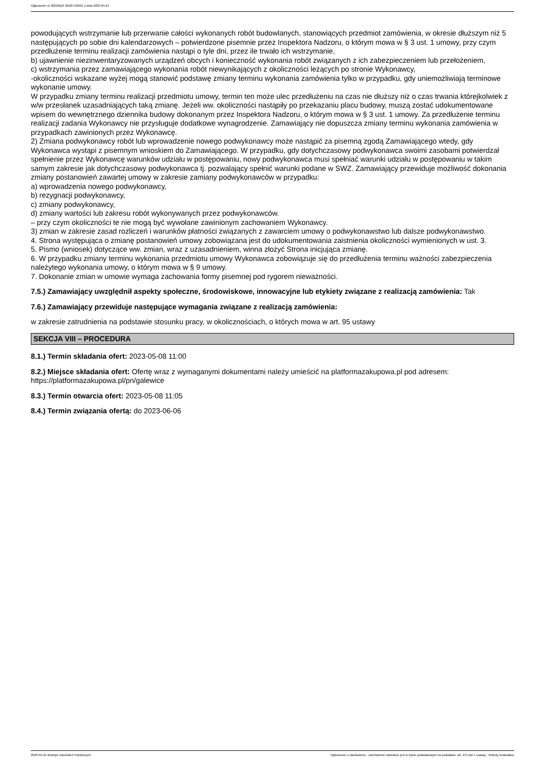Ogłoszenie nr 2023/BZP 00187422/01 z dnia 2023-04-21
powodujących wstrzymanie lub przerwanie całości wykonanych robót budowlanych, stanowiących przedmiot zamówienia, w okresie dłuższym niż 5 następujących po sobie dni kalendarzowych – potwierdzone pisemnie przez Inspektora Nadzoru, o którym mowa w § 3 ust. 1 umowy, przy czym przedłużenie terminu realizacji zamówienia nastąpi o tyle dni, przez ile trwało ich wstrzymanie,
b) ujawnienie niezinwentaryzowanych urządzeń obcych i konieczność wykonania robót związanych z ich zabezpieczeniem lub przełożeniem,
c) wstrzymania przez zamawiającego wykonania robót niewynikających z okoliczności leżących po stronie Wykonawcy,
-okoliczności wskazane wyżej mogą stanowić podstawę zmiany terminu wykonania zamówienia tylko w przypadku, gdy uniemożliwiają terminowe wykonanie umowy.
W przypadku zmiany terminu realizacji przedmiotu umowy, termin ten może ulec przedłużeniu na czas nie dłuższy niż o czas trwania którejkolwiek z w/w przesłanek uzasadniających taką zmianę. Jeżeli ww. okoliczności nastąpiły po przekazaniu placu budowy, muszą zostać udokumentowane wpisem do wewnętrznego dziennika budowy dokonanym przez Inspektora Nadzoru, o którym mowa w § 3 ust. 1 umowy. Za przedłużenie terminu realizacji zadania Wykonawcy nie przysługuje dodatkowe wynagrodzenie. Zamawiający nie dopuszcza zmiany terminu wykonania zamówienia w przypadkach zawinionych przez Wykonawcę.
2) Zmiana podwykonawcy robót lub wprowadzenie nowego podwykonawcy może nastąpić za pisemną zgodą Zamawiającego wtedy, gdy Wykonawca wystąpi z pisemnym wnioskiem do Zamawiającego. W przypadku, gdy dotychczasowy podwykonawca swoimi zasobami potwierdzał spełnienie przez Wykonawcę warunków udziału w postępowaniu, nowy podwykonawca musi spełniać warunki udziału w postępowaniu w takim samym zakresie jak dotychczasowy podwykonawca tj. pozwalający spełnić warunki podane w SWZ. Zamawiający przewiduje możliwość dokonania zmiany postanowień zawartej umowy w zakresie zamiany podwykonawców w przypadku:
a) wprowadzenia nowego podwykonawcy,
b) rezygnacji podwykonawcy,
c) zmiany podwykonawcy,
d) zmiany wartości lub zakresu robót wykonywanych przez podwykonawców.
– przy czym okoliczności te nie mogą być wywołane zawinionym zachowaniem Wykonawcy.
3) zmian w zakresie zasad rozliczeń i warunków płatności związanych z zawarciem umowy o podwykonawstwo lub dalsze podwykonawstwo.
4. Strona występująca o zmianę postanowień umowy zobowiązana jest do udokumentowania zaistnienia okoliczności wymienionych w ust. 3.
5. Pismo (wniosek) dotyczące ww. zmian, wraz z uzasadnieniem, winna złożyć Strona inicjująca zmianę.
6. W przypadku zmiany terminu wykonania przedmiotu umowy Wykonawca zobowiązuje się do przedłużenia terminu ważności zabezpieczenia należytego wykonania umowy, o którym mowa w § 9 umowy.
7. Dokonanie zmian w umowie wymaga zachowania formy pisemnej pod rygorem nieważności.
7.5.) Zamawiający uwzględnił aspekty społeczne, środowiskowe, innowacyjne lub etykiety związane z realizacją zamówienia: Tak
7.6.) Zamawiający przewiduje następujące wymagania związane z realizacją zamówienia:
w zakresie zatrudnienia na podstawie stosunku pracy, w okolicznościach, o których mowa w art. 95 ustawy
SEKCJA VIII – PROCEDURA
8.1.) Termin składania ofert: 2023-05-08 11:00
8.2.) Miejsce składania ofert: Ofertę wraz z wymaganymi dokumentami należy umieścić na platformazakupowa.pl pod adresem: https://platformazakupowa.pl/pn/galewice
8.3.) Termin otwarcia ofert: 2023-05-08 11:05
8.4.) Termin związania ofertą: do 2023-06-06
2023-04-21 Biuletyn Zamówień Publicznych Ogłoszenie o zamówieniu - Zamówienie udzielane jest w trybie podstawowym na podstawie: art. 275 pkt 1 ustawy - Roboty budowlane